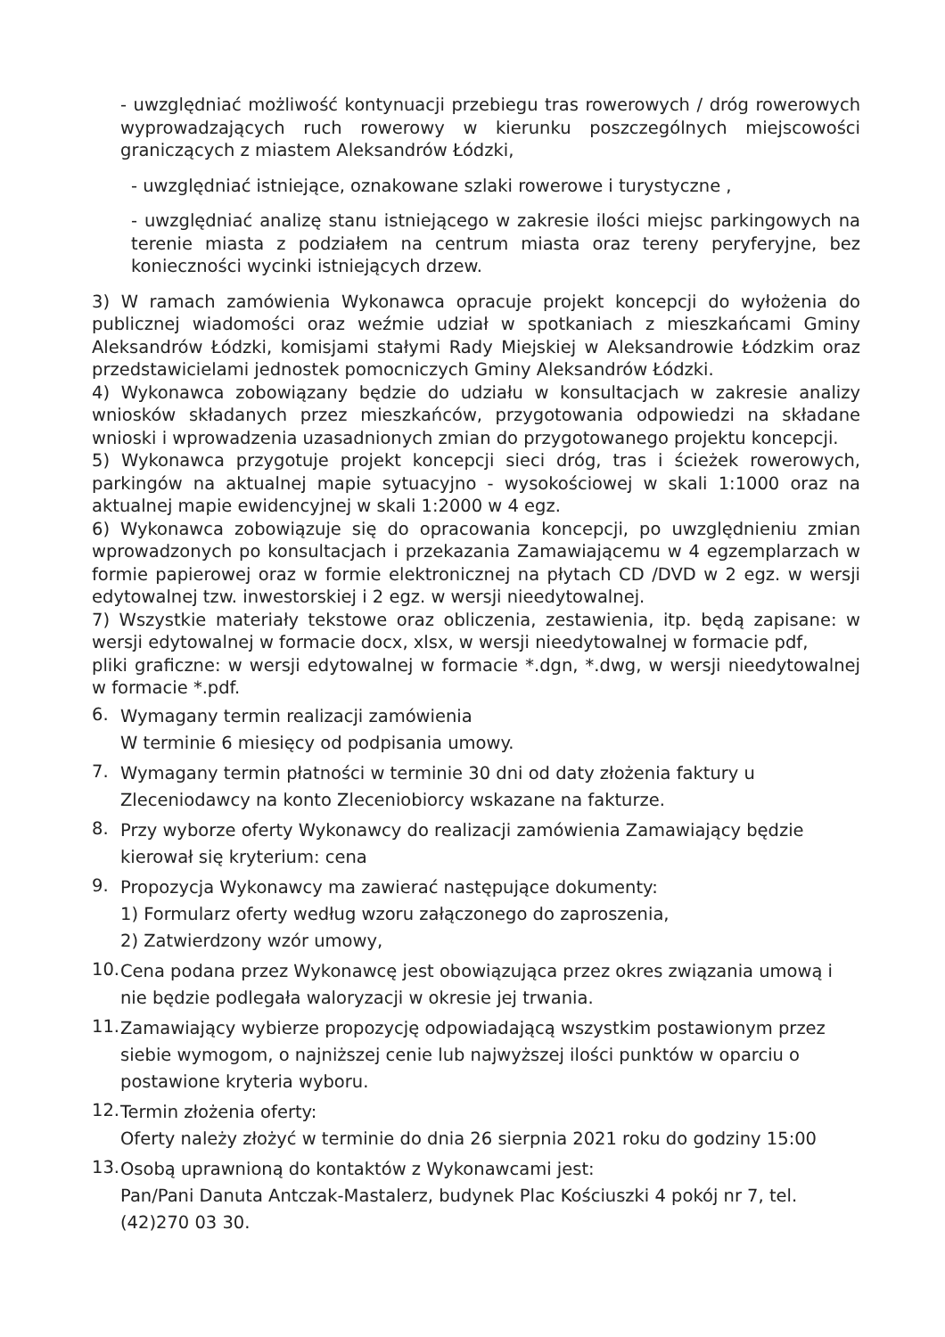- uwzględniać możliwość kontynuacji przebiegu tras rowerowych / dróg rowerowych wyprowadzających ruch rowerowy w kierunku poszczególnych miejscowości graniczących z miastem Aleksandrów Łódzki,
- uwzględniać istniejące, oznakowane szlaki rowerowe i turystyczne ,
- uwzględniać analizę stanu istniejącego w zakresie ilości miejsc parkingowych na terenie miasta z podziałem na centrum miasta oraz tereny peryferyjne, bez konieczności wycinki istniejących drzew.
3) W ramach zamówienia Wykonawca opracuje projekt koncepcji do wyłożenia do publicznej wiadomości oraz weźmie udział w spotkaniach z mieszkańcami Gminy Aleksandrów Łódzki, komisjami stałymi Rady Miejskiej w Aleksandrowie Łódzkim oraz przedstawicielami jednostek pomocniczych Gminy Aleksandrów Łódzki.
4) Wykonawca zobowiązany będzie do udziału w konsultacjach w zakresie analizy wniosków składanych przez mieszkańców, przygotowania odpowiedzi na składane wnioski i wprowadzenia uzasadnionych zmian do przygotowanego projektu koncepcji.
5) Wykonawca przygotuje projekt koncepcji sieci dróg, tras i ścieżek rowerowych, parkingów na aktualnej mapie sytuacyjno - wysokościowej w skali 1:1000 oraz na aktualnej mapie ewidencyjnej w skali 1:2000 w 4 egz.
6) Wykonawca zobowiązuje się do opracowania koncepcji, po uwzględnieniu zmian wprowadzonych po konsultacjach i przekazania Zamawiającemu w 4 egzemplarzach w formie papierowej oraz w formie elektronicznej na płytach CD /DVD w 2 egz. w wersji edytowalnej tzw. inwestorskiej i 2 egz. w wersji nieedytowalnej.
7) Wszystkie materiały tekstowe oraz obliczenia, zestawienia, itp. będą zapisane: w wersji edytowalnej w formacie docx, xlsx, w wersji nieedytowalnej w formacie pdf,
pliki graficzne: w wersji edytowalnej w formacie *.dgn, *.dwg, w wersji nieedytowalnej w formacie *.pdf.
6.
Wymagany termin realizacji zamówienia
W terminie 6 miesięcy od podpisania umowy.
7.
Wymagany termin płatności w terminie 30 dni od daty złożenia faktury u Zleceniodawcy na konto Zleceniobiorcy wskazane na fakturze.
8.
Przy wyborze oferty Wykonawcy do realizacji zamówienia Zamawiający będzie kierował się kryterium: cena
9.
Propozycja Wykonawcy ma zawierać następujące dokumenty:
1) Formularz oferty według wzoru załączonego do zaproszenia,
2) Zatwierdzony wzór umowy,
10.
Cena podana przez Wykonawcę jest obowiązująca przez okres związania umową i nie będzie podlegała waloryzacji w okresie jej trwania.
11.
Zamawiający wybierze propozycję odpowiadającą wszystkim postawionym przez siebie wymogom, o najniższej cenie lub najwyższej ilości punktów w oparciu o postawione kryteria wyboru.
12.
Termin złożenia oferty:
Oferty należy złożyć w terminie do dnia 26 sierpnia 2021 roku do godziny 15:00
13.
Osobą uprawnioną do kontaktów z Wykonawcami jest:
Pan/Pani Danuta Antczak-Mastalerz, budynek Plac Kościuszki 4 pokój nr 7, tel. (42)270 03 30.